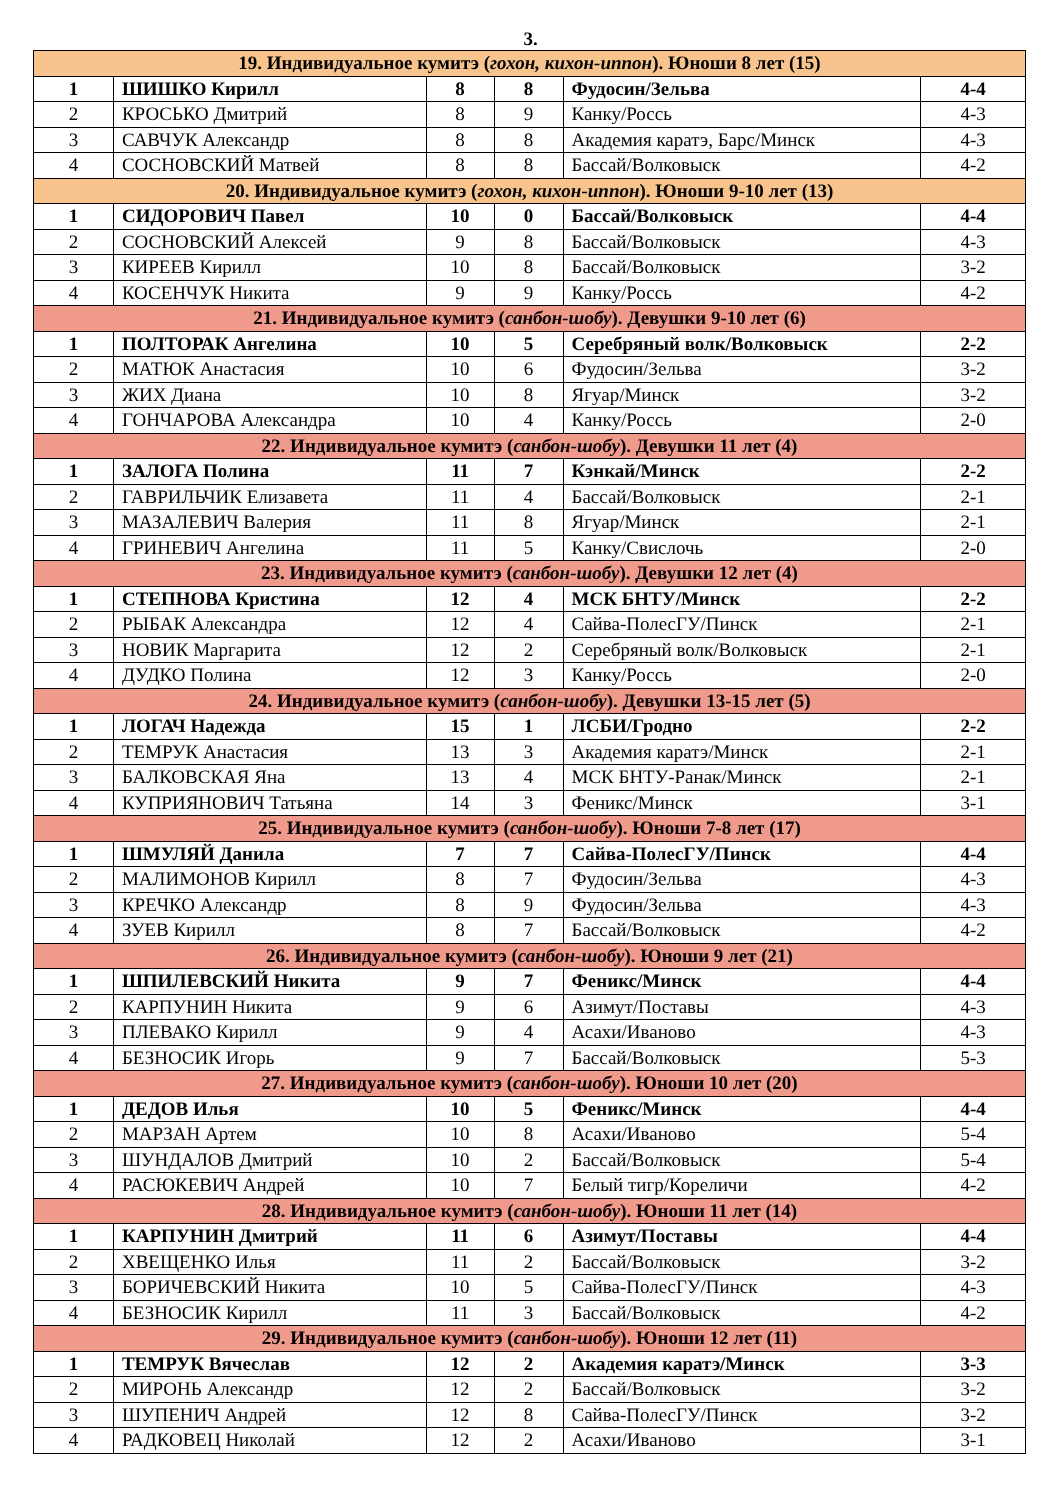3.
| 19. Индивидуальное кумитэ ( гохон, кихон-иппон ). Юноши 8 лет (15) | | | | | |
| 1 | ШИШКО Кирилл | 8 | 8 | Фудосин/Зельва | 4-4 |
| 2 | КРОСЬКО Дмитрий | 8 | 9 | Канку/Россь | 4-3 |
| 3 | САВЧУК Александр | 8 | 8 | Академия каратэ, Барс/Минск | 4-3 |
| 4 | СОСНОВСКИЙ Матвей | 8 | 8 | Бассай/Волковыск | 4-2 |
| 20. Индивидуальное кумитэ ( гохон, кихон-иппон ). Юноши 9-10 лет (13) | | | | | |
| 1 | СИДОРОВИЧ Павел | 10 | 0 | Бассай/Волковыск | 4-4 |
| 2 | СОСНОВСКИЙ Алексей | 9 | 8 | Бассай/Волковыск | 4-3 |
| 3 | КИРЕЕВ Кирилл | 10 | 8 | Бассай/Волковыск | 3-2 |
| 4 | КОСЕНЧУК Никита | 9 | 9 | Канку/Россь | 4-2 |
| 21. Индивидуальное кумитэ ( санбон-шобу ). Девушки 9-10 лет (6) | | | | | |
| 1 | ПОЛТОРАК Ангелина | 10 | 5 | Серебряный волк/Волковыск | 2-2 |
| 2 | МАТЮК Анастасия | 10 | 6 | Фудосин/Зельва | 3-2 |
| 3 | ЖИХ Диана | 10 | 8 | Ягуар/Минск | 3-2 |
| 4 | ГОНЧАРОВА Александра | 10 | 4 | Канку/Россь | 2-0 |
| 22. Индивидуальное кумитэ ( санбон-шобу ). Девушки 11 лет (4) | | | | | |
| 1 | ЗАЛОГА Полина | 11 | 7 | Кэнкай/Минск | 2-2 |
| 2 | ГАВРИЛЬЧИК Елизавета | 11 | 4 | Бассай/Волковыск | 2-1 |
| 3 | МАЗАЛЕВИЧ Валерия | 11 | 8 | Ягуар/Минск | 2-1 |
| 4 | ГРИНЕВИЧ Ангелина | 11 | 5 | Канку/Свислочь | 2-0 |
| 23. Индивидуальное кумитэ ( санбон-шобу ). Девушки 12 лет (4) | | | | | |
| 1 | СТЕПНОВА Кристина | 12 | 4 | МСК БНТУ/Минск | 2-2 |
| 2 | РЫБАК Александра | 12 | 4 | Сайва-ПолесГУ/Пинск | 2-1 |
| 3 | НОВИК Маргарита | 12 | 2 | Серебряный волк/Волковыск | 2-1 |
| 4 | ДУДКО Полина | 12 | 3 | Канку/Россь | 2-0 |
| 24. Индивидуальное кумитэ ( санбон-шобу ). Девушки 13-15 лет (5) | | | | | |
| 1 | ЛОГАЧ Надежда | 15 | 1 | ЛСБИ/Гродно | 2-2 |
| 2 | ТЕМРУК Анастасия | 13 | 3 | Академия каратэ/Минск | 2-1 |
| 3 | БАЛКОВСКАЯ Яна | 13 | 4 | МСК БНТУ-Ранак/Минск | 2-1 |
| 4 | КУПРИЯНОВИЧ Татьяна | 14 | 3 | Феникс/Минск | 3-1 |
| 25. Индивидуальное кумитэ ( санбон-шобу ). Юноши 7-8 лет (17) | | | | | |
| 1 | ШМУЛЯЙ Данила | 7 | 7 | Сайва-ПолесГУ/Пинск | 4-4 |
| 2 | МАЛИМОНОВ Кирилл | 8 | 7 | Фудосин/Зельва | 4-3 |
| 3 | КРЕЧКО Александр | 8 | 9 | Фудосин/Зельва | 4-3 |
| 4 | ЗУЕВ Кирилл | 8 | 7 | Бассай/Волковыск | 4-2 |
| 26. Индивидуальное кумитэ ( санбон-шобу ). Юноши 9 лет (21) | | | | | |
| 1 | ШПИЛЕВСКИЙ Никита | 9 | 7 | Феникс/Минск | 4-4 |
| 2 | КАРПУНИН Никита | 9 | 6 | Азимут/Поставы | 4-3 |
| 3 | ПЛЕВАКО Кирилл | 9 | 4 | Асахи/Иваново | 4-3 |
| 4 | БЕЗНОСИК Игорь | 9 | 7 | Бассай/Волковыск | 5-3 |
| 27. Индивидуальное кумитэ ( санбон-шобу ). Юноши 10 лет (20) | | | | | |
| 1 | ДЕДОВ Илья | 10 | 5 | Феникс/Минск | 4-4 |
| 2 | МАРЗАН Артем | 10 | 8 | Асахи/Иваново | 5-4 |
| 3 | ШУНДАЛОВ Дмитрий | 10 | 2 | Бассай/Волковыск | 5-4 |
| 4 | РАСЮКЕВИЧ Андрей | 10 | 7 | Белый тигр/Кореличи | 4-2 |
| 28. Индивидуальное кумитэ ( санбон-шобу ). Юноши 11 лет (14) | | | | | |
| 1 | КАРПУНИН Дмитрий | 11 | 6 | Азимут/Поставы | 4-4 |
| 2 | ХВЕЩЕНКО Илья | 11 | 2 | Бассай/Волковыск | 3-2 |
| 3 | БОРИЧЕВСКИЙ Никита | 10 | 5 | Сайва-ПолесГУ/Пинск | 4-3 |
| 4 | БЕЗНОСИК Кирилл | 11 | 3 | Бассай/Волковыск | 4-2 |
| 29. Индивидуальное кумитэ ( санбон-шобу ). Юноши 12 лет (11) | | | | | |
| 1 | ТЕМРУК Вячеслав | 12 | 2 | Академия каратэ/Минск | 3-3 |
| 2 | МИРОНЬ Александр | 12 | 2 | Бассай/Волковыск | 3-2 |
| 3 | ШУПЕНИЧ Андрей | 12 | 8 | Сайва-ПолесГУ/Пинск | 3-2 |
| 4 | РАДКОВЕЦ Николай | 12 | 2 | Асахи/Иваново | 3-1 |